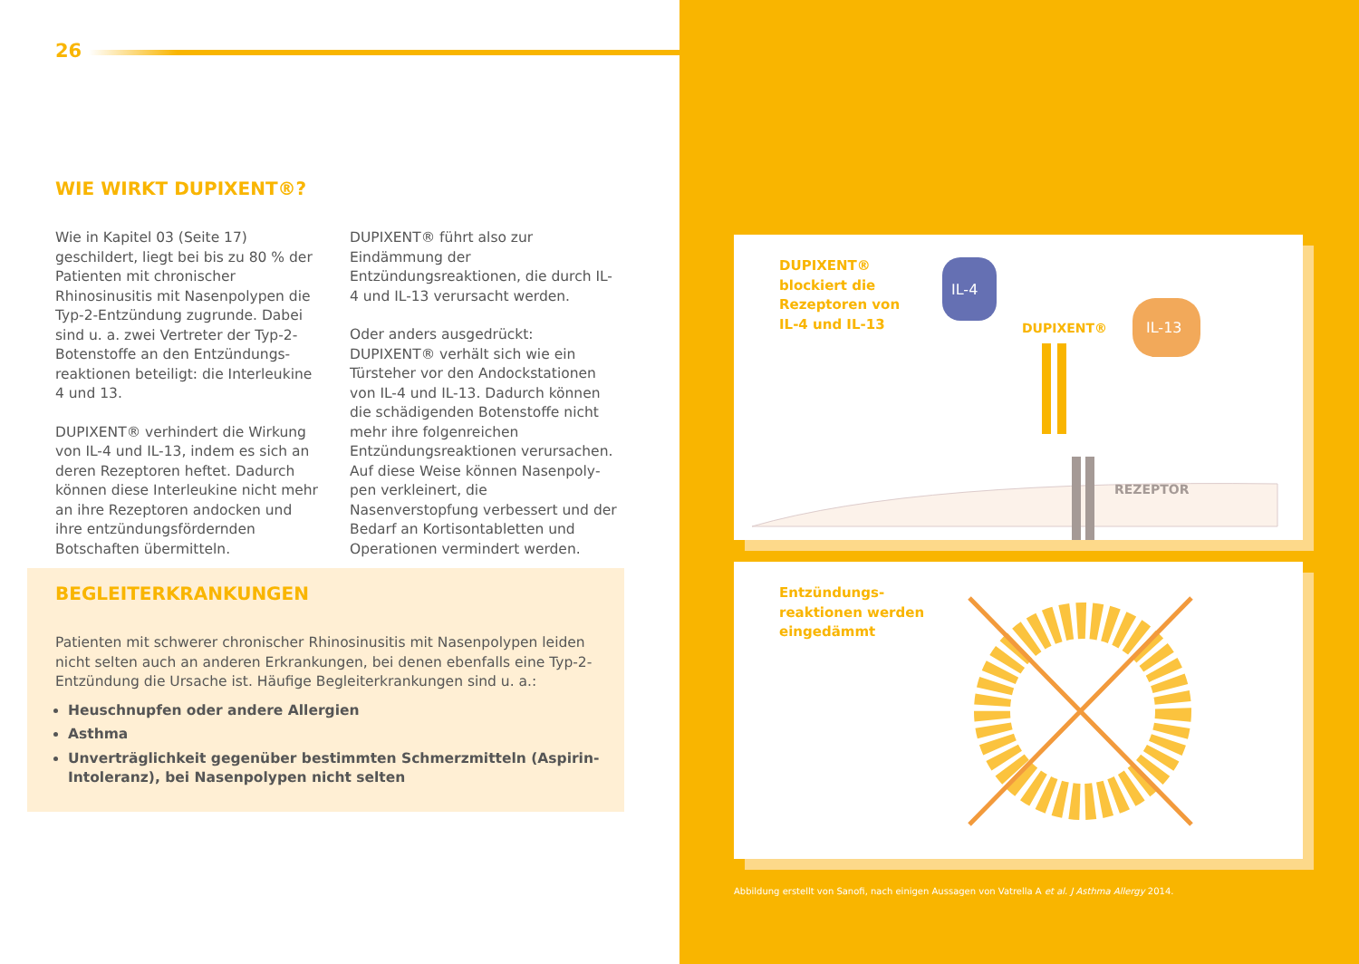26
WIE WIRKT DUPIXENT®?
Wie in Kapitel 03 (Seite 17) geschildert, liegt bei bis zu 80 % der Patienten mit chronischer Rhinosinusitis mit Nasen­polypen die Typ-2-Entzündung zugrun­de. Dabei sind u. a. zwei Vertreter der Typ-2-Botenstoffe an den Entzündungs­reaktionen beteiligt: die Interleukine 4 und 13.
DUPIXENT® verhindert die Wirkung von IL-4 und IL-13, indem es sich an deren Re­zeptoren heftet. Dadurch können diese Interleukine nicht mehr an ihre Rezep­toren andocken und ihre entzündungs­fördernden Botschaften übermitteln.
DUPIXENT® führt also zur Eindämmung der Entzündungsreaktionen, die durch IL-4 und IL-13 verursacht werden.
Oder anders ausgedrückt: DUPIXENT® verhält sich wie ein Türsteher vor den Andockstationen von IL-4 und IL-13. Dadurch können die schädigenden Bo­tenstoffe nicht mehr ihre folgenreichen Entzündungsreaktionen verursachen. Auf diese Weise können Nasenpoly­pen verkleinert, die Nasenverstopfung verbessert und der Bedarf an Kortison­tabletten und Operationen vermindert werden.
BEGLEITERKRANKUNGEN
Patienten mit schwerer chronischer Rhinosinusitis mit Nasenpolypen leiden nicht selten auch an anderen Erkrankungen, bei denen ebenfalls eine Typ-2-Entzündung die Ursache ist. Häufige Begleiterkrankungen sind u. a.:
Heuschnupfen oder andere Allergien
Asthma
Unverträglichkeit gegenüber bestimmten Schmerzmitteln (Aspirin-Intoleranz), bei Nasenpolypen nicht selten
DUPIXENT®
blockiert die
Rezeptoren von
IL-4 und IL-13
IL-4
IL-13
DUPIXENT®
REZEPTOR
Entzündungs-
reaktionen werden
eingedämmt
Abbildung erstellt von Sanofi, nach einigen Aussagen von Vatrella A et al. J Asthma Allergy 2014.